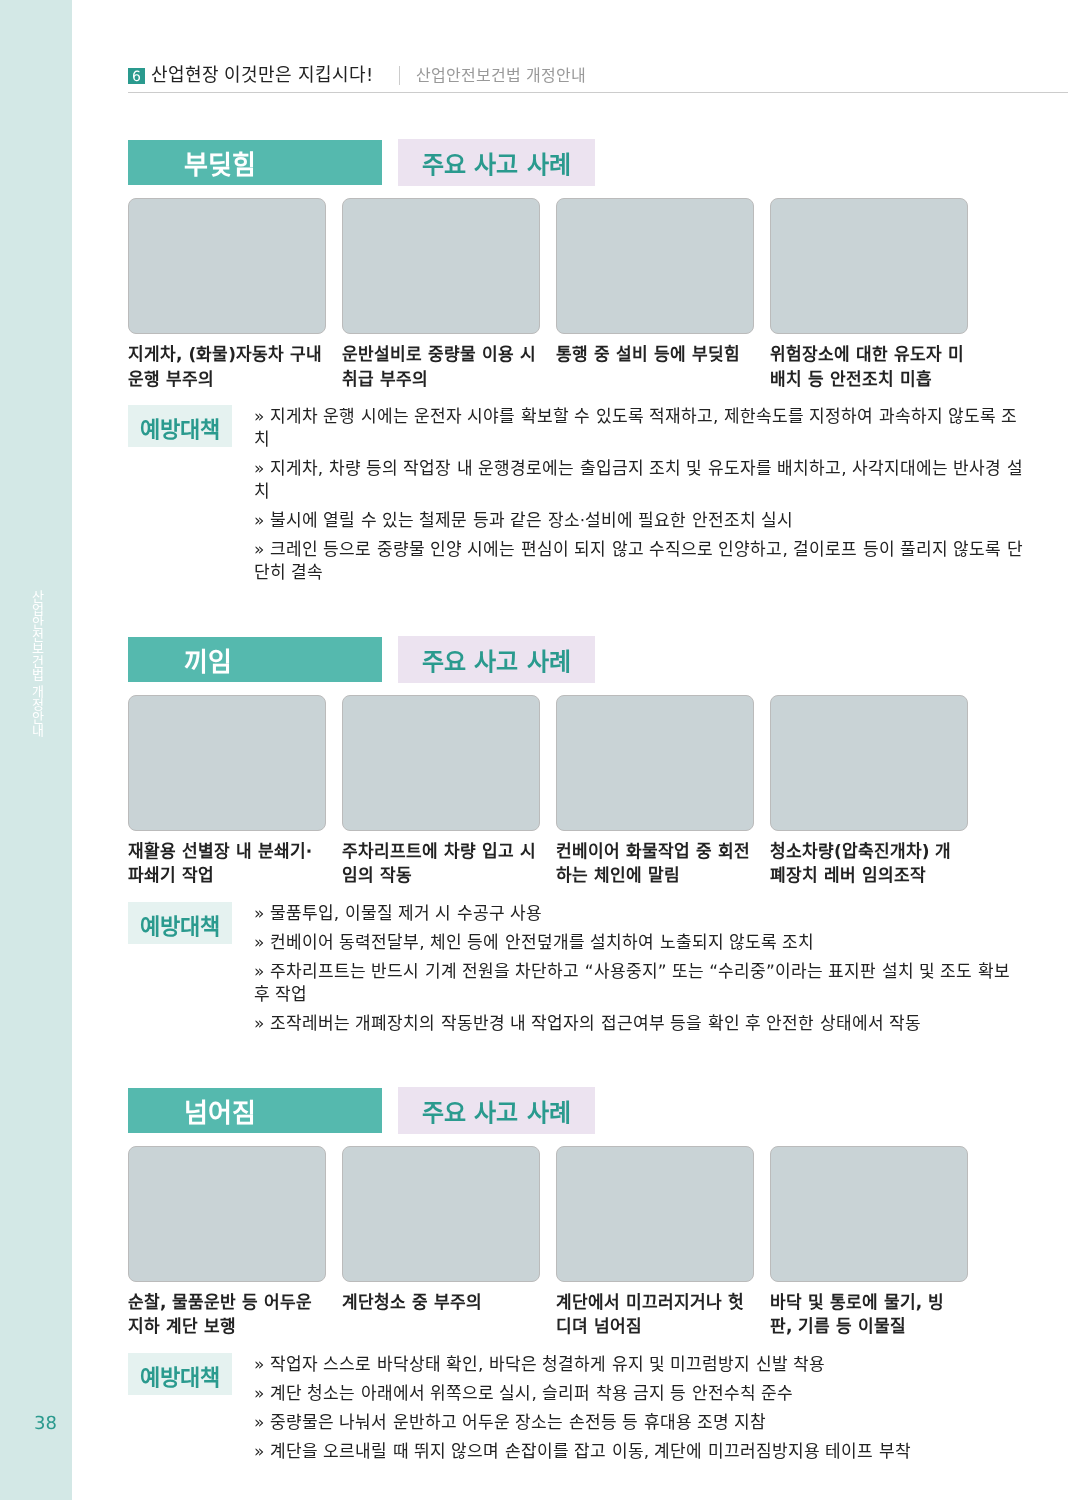산업안전보건법 개정안내
38
6 산업현장 이것만은 지킵시다! 산업안전보건법 개정안내
부딪힘 주요 사고 사례
지게차, (화물)자동차 구내 운행 부주의
운반설비로 중량물 이용 시 취급 부주의
통행 중 설비 등에 부딪힘
위험장소에 대한 유도자 미배치 등 안전조치 미흡
예방대책
» 지게차 운행 시에는 운전자 시야를 확보할 수 있도록 적재하고, 제한속도를 지정하여 과속하지 않도록 조치
» 지게차, 차량 등의 작업장 내 운행경로에는 출입금지 조치 및 유도자를 배치하고, 사각지대에는 반사경 설치
» 불시에 열릴 수 있는 철제문 등과 같은 장소·설비에 필요한 안전조치 실시
» 크레인 등으로 중량물 인양 시에는 편심이 되지 않고 수직으로 인양하고, 걸이로프 등이 풀리지 않도록 단단히 결속
끼임 주요 사고 사례
재활용 선별장 내 분쇄기· 파쇄기 작업
주차리프트에 차량 입고 시 임의 작동
컨베이어 화물작업 중 회전하는 체인에 말림
청소차량(압축진개차) 개폐장치 레버 임의조작
예방대책
» 물품투입, 이물질 제거 시 수공구 사용
» 컨베이어 동력전달부, 체인 등에 안전덮개를 설치하여 노출되지 않도록 조치
» 주차리프트는 반드시 기계 전원을 차단하고 “사용중지” 또는 “수리중”이라는 표지판 설치 및 조도 확보 후 작업
» 조작레버는 개폐장치의 작동반경 내 작업자의 접근여부 등을 확인 후 안전한 상태에서 작동
넘어짐 주요 사고 사례
순찰, 물품운반 등 어두운 지하 계단 보행
계단청소 중 부주의 계단에서 미끄러지거나 헛디뎌 넘어짐
바닥 및 통로에 물기, 빙판, 기름 등 이물질
예방대책
» 작업자 스스로 바닥상태 확인, 바닥은 청결하게 유지 및 미끄럼방지 신발 착용
» 계단 청소는 아래에서 위쪽으로 실시, 슬리퍼 착용 금지 등 안전수칙 준수
» 중량물은 나눠서 운반하고 어두운 장소는 손전등 등 휴대용 조명 지참
» 계단을 오르내릴 때 뛰지 않으며 손잡이를 잡고 이동, 계단에 미끄러짐방지용 테이프 부착